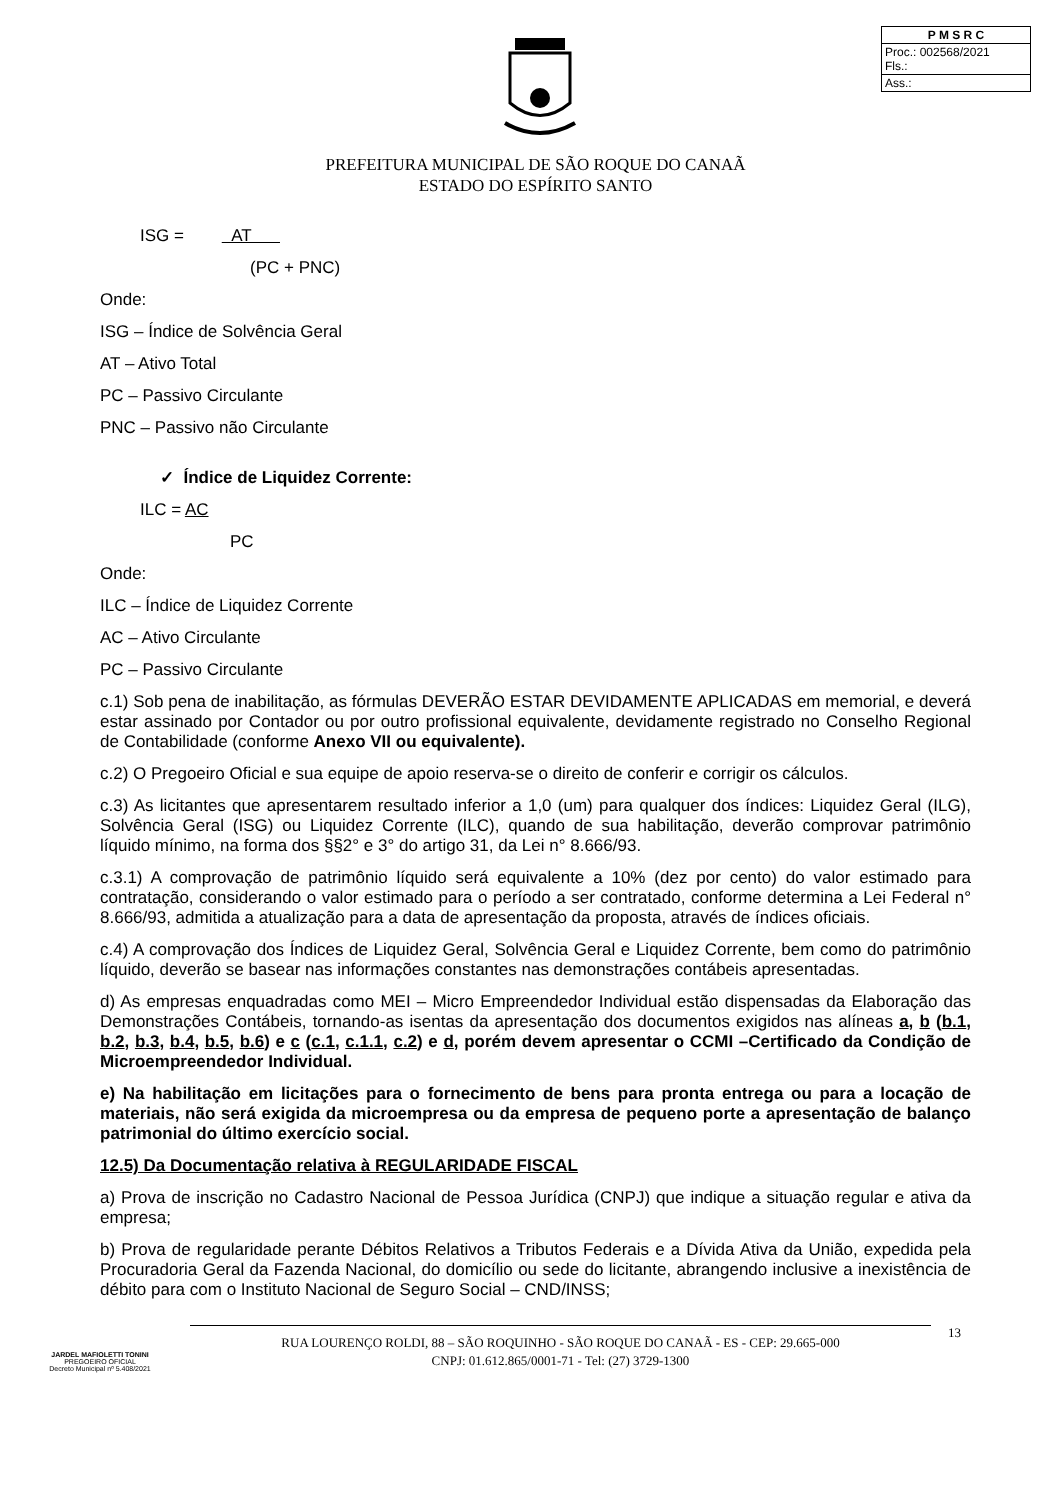| P M S R C |
| Proc.: 002568/2021 Fls.: |
| Ass.: |
PREFEITURA MUNICIPAL DE SÃO ROQUE DO CANAÃ
ESTADO DO ESPÍRITO SANTO
ISG = AT
(PC + PNC)
Onde:
ISG – Índice de Solvência Geral
AT – Ativo Total
PC – Passivo Circulante
PNC – Passivo não Circulante
✓ Índice de Liquidez Corrente:
ILC = AC
PC
Onde:
ILC – Índice de Liquidez Corrente
AC – Ativo Circulante
PC – Passivo Circulante
c.1) Sob pena de inabilitação, as fórmulas DEVERÃO ESTAR DEVIDAMENTE APLICADAS em memorial, e deverá estar assinado por Contador ou por outro profissional equivalente, devidamente registrado no Conselho Regional de Contabilidade (conforme Anexo VII ou equivalente).
c.2) O Pregoeiro Oficial e sua equipe de apoio reserva-se o direito de conferir e corrigir os cálculos.
c.3) As licitantes que apresentarem resultado inferior a 1,0 (um) para qualquer dos índices: Liquidez Geral (ILG), Solvência Geral (ISG) ou Liquidez Corrente (ILC), quando de sua habilitação, deverão comprovar patrimônio líquido mínimo, na forma dos §§2° e 3° do artigo 31, da Lei n° 8.666/93.
c.3.1) A comprovação de patrimônio líquido será equivalente a 10% (dez por cento) do valor estimado para contratação, considerando o valor estimado para o período a ser contratado, conforme determina a Lei Federal n° 8.666/93, admitida a atualização para a data de apresentação da proposta, através de índices oficiais.
c.4) A comprovação dos Índices de Liquidez Geral, Solvência Geral e Liquidez Corrente, bem como do patrimônio líquido, deverão se basear nas informações constantes nas demonstrações contábeis apresentadas.
d) As empresas enquadradas como MEI – Micro Empreendedor Individual estão dispensadas da Elaboração das Demonstrações Contábeis, tornando-as isentas da apresentação dos documentos exigidos nas alíneas a, b (b.1, b.2, b.3, b.4, b.5, b.6) e c (c.1, c.1.1, c.2) e d, porém devem apresentar o CCMI –Certificado da Condição de Microempreendedor Individual.
e) Na habilitação em licitações para o fornecimento de bens para pronta entrega ou para a locação de materiais, não será exigida da microempresa ou da empresa de pequeno porte a apresentação de balanço patrimonial do último exercício social.
12.5) Da Documentação relativa à REGULARIDADE FISCAL
a) Prova de inscrição no Cadastro Nacional de Pessoa Jurídica (CNPJ) que indique a situação regular e ativa da empresa;
b) Prova de regularidade perante Débitos Relativos a Tributos Federais e a Dívida Ativa da União, expedida pela Procuradoria Geral da Fazenda Nacional, do domicílio ou sede do licitante, abrangendo inclusive a inexistência de débito para com o Instituto Nacional de Seguro Social – CND/INSS;
JARDEL MAFIOLETTI TONINI
PREGOEIRO OFICIAL
Decreto Municipal nº 5.408/2021
RUA LOURENÇO ROLDI, 88 – SÃO ROQUINHO - SÃO ROQUE DO CANAÃ - ES - CEP: 29.665-000
CNPJ: 01.612.865/0001-71 - Tel: (27) 3729-1300
13